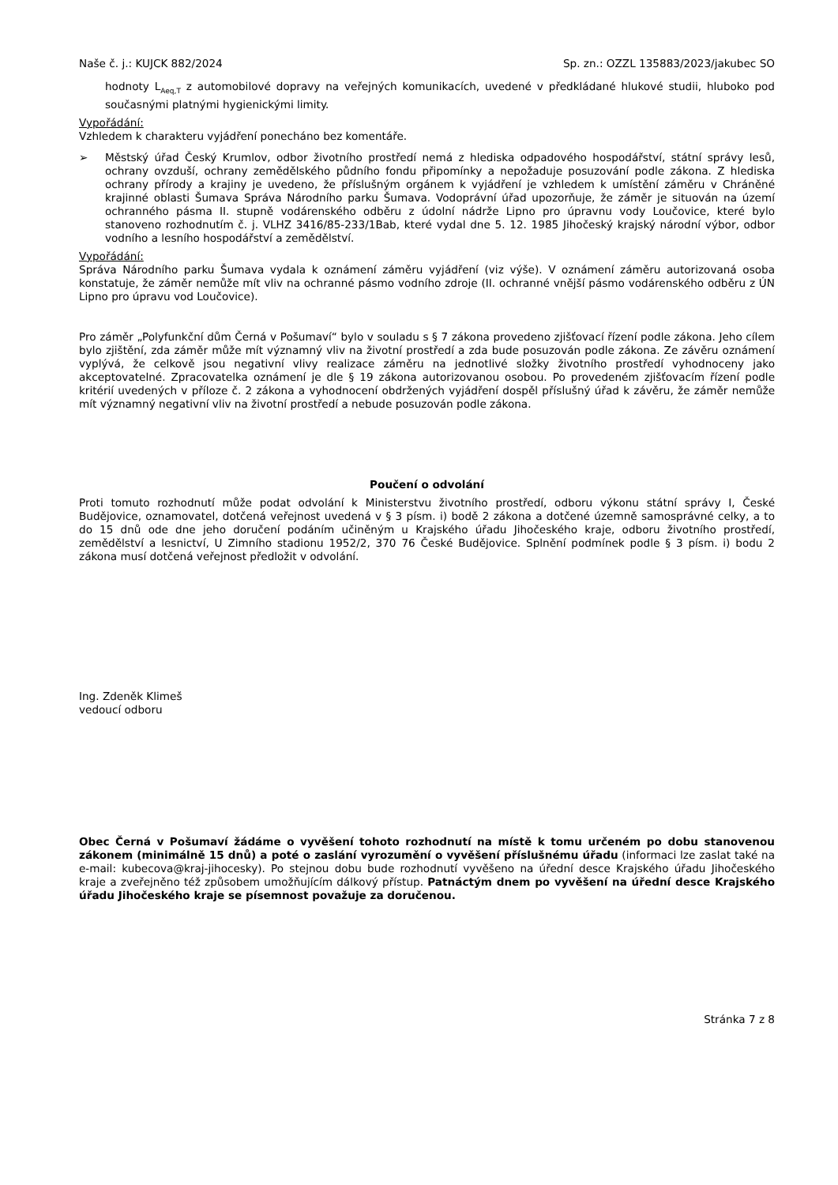Naše č. j.: KUJCK 882/2024 Sp. zn.: OZZL 135883/2023/jakubec SO
hodnoty L<sub>Aeq,T</sub> z automobilové dopravy na veřejných komunikacích, uvedené v předkládané hlukové studii, hluboko pod současnými platnými hygienickými limity.
Vypořádání:
Vzhledem k charakteru vyjádření ponecháno bez komentáře.
➢ Městský úřad Český Krumlov, odbor životního prostředí nemá z hlediska odpadového hospodářství, státní správy lesů, ochrany ovzduší, ochrany zemědělského půdního fondu připomínky a nepožaduje posuzování podle zákona. Z hlediska ochrany přírody a krajiny je uvedeno, že příslušným orgánem k vyjádření je vzhledem k umístění záměru v Chráněné krajinné oblasti Šumava Správa Národního parku Šumava. Vodoprávní úřad upozorňuje, že záměr je situován na území ochranného pásma II. stupně vodárenského odběru z údolní nádrže Lipno pro úpravnu vody Loučovice, které bylo stanoveno rozhodnutím č. j. VLHZ 3416/85-233/1Bab, které vydal dne 5. 12. 1985 Jihočeský krajský národní výbor, odbor vodního a lesního hospodářství a zemědělství.
Vypořádání:
Správa Národního parku Šumava vydala k oznámení záměru vyjádření (viz výše). V oznámení záměru autorizovaná osoba konstatuje, že záměr nemůže mít vliv na ochranné pásmo vodního zdroje (II. ochranné vnější pásmo vodárenského odběru z ÚN Lipno pro úpravu vod Loučovice).
Pro záměr „Polyfunkční dům Černá v Pošumaví“ bylo v souladu s § 7 zákona provedeno zjišťovací řízení podle zákona. Jeho cílem bylo zjištění, zda záměr může mít významný vliv na životní prostředí a zda bude posuzován podle zákona. Ze závěru oznámení vyplývá, že celkově jsou negativní vlivy realizace záměru na jednotlivé složky životního prostředí vyhodnoceny jako akceptovatelné. Zpracovatelka oznámení je dle § 19 zákona autorizovanou osobou. Po provedeném zjišťovacím řízení podle kritérií uvedených v příloze č. 2 zákona a vyhodnocení obdržených vyjádření dospěl příslušný úřad k závěru, že záměr nemůže mít významný negativní vliv na životní prostředí a nebude posuzován podle zákona.
Poučení o odvolání
Proti tomuto rozhodnutí může podat odvolání k Ministerstvu životního prostředí, odboru výkonu státní správy I, České Budějovice, oznamovatel, dotčená veřejnost uvedená v § 3 písm. i) bodě 2 zákona a dotčené územně samosprávné celky, a to do 15 dnů ode dne jeho doručení podáním učiněným u Krajského úřadu Jihočeského kraje, odboru životního prostředí, zemědělství a lesnictví, U Zimního stadionu 1952/2, 370 76 České Budějovice. Splnění podmínek podle § 3 písm. i) bodu 2 zákona musí dotčená veřejnost předložit v odvolání.
Ing. Zdeněk Klimeš
vedoucí odboru
Obec Černá v Pošumaví žádáme o vyvěšení tohoto rozhodnutí na místě k tomu určeném po dobu stanovenou zákonem (minimálně 15 dnů) a poté o zaslání vyrozumění o vyvěšení příslušnému úřadu (informaci lze zaslat také na e-mail: kubecova@kraj-jihocesky). Po stejnou dobu bude rozhodnutí vyvěšeno na úřední desce Krajského úřadu Jihočeského kraje a zveřejněno též způsobem umožňujícím dálkový přístup. Patnáctým dnem po vyvěšení na úřední desce Krajského úřadu Jihočeského kraje se písemnost považuje za doručenou.
Stránka 7 z 8